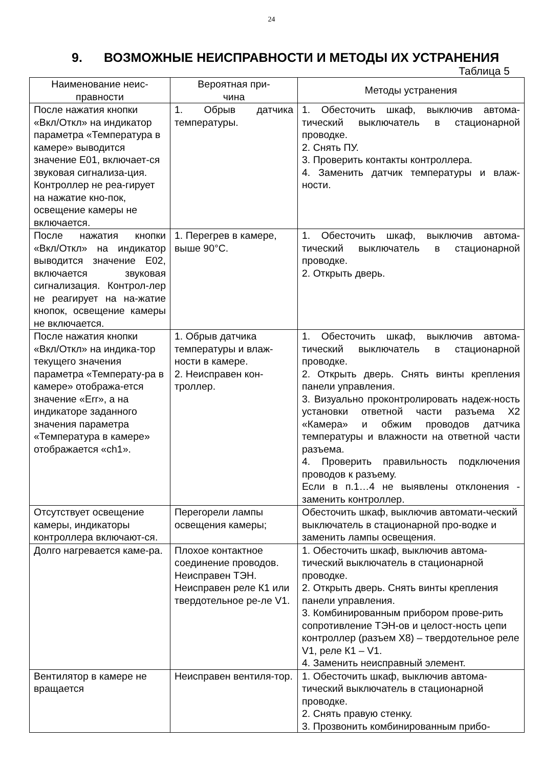24
9. ВОЗМОЖНЫЕ НЕИСПРАВНОСТИ И МЕТОДЫ ИХ УСТРАНЕНИЯ
Таблица 5
| Наименование неис- правности | Вероятная при- чина | Методы устранения |
| --- | --- | --- |
| После нажатия кнопки «Вкл/Откл» на индикатор параметра «Температура в камере» выводится значение Е01, включает-ся звуковая сигнализа-ция. Контроллер не реа-гирует на нажатие кно-пок, освещение камеры не включается. | 1. Обрыв датчика температуры. | 1. Обесточить шкаф, выключив автома-тический выключатель в стационарной проводке. 2. Снять ПУ. 3. Проверить контакты контроллера. 4. Заменить датчик температуры и влаж-ности. |
| После нажатия кнопки «Вкл/Откл» на индикатор выводится значение Е02, включается звуковая сигнализация. Контрол-лер не реагирует на на-жатие кнопок, освещение камеры не включается. | 1. Перегрев в камере, выше 90°С. | 1. Обесточить шкаф, выключив автома-тический выключатель в стационарной проводке. 2. Открыть дверь. |
| После нажатия кнопки «Вкл/Откл» на индика-тор текущего значения параметра «Температу-ра в камере» отобража-ется значение «Err», а на индикаторе заданного значения параметра «Температура в камере» отображается «ch1». | 1. Обрыв датчика температуры и влаж-ности в камере. 2. Неисправен кон-троллер. | 1. Обесточить шкаф, выключив автома-тический выключатель в стационарной проводке. 2. Открыть дверь. Снять винты крепления панели управления. 3. Визуально проконтролировать надеж-ность установки ответной части разъема Х2 «Камера» и обжим проводов датчика температуры и влажности на ответной части разъема. 4. Проверить правильность подключения проводов к разъему. Если в п.1…4 не выявлены отклонения - заменить контроллер. |
| Отсутствует освещение камеры, индикаторы контроллера включают-ся. | Перегорели лампы освещения камеры; | Обесточить шкаф, выключив автомати-ческий выключатель в стационарной про-водке и заменить лампы освещения. |
| Долго нагревается каме-ра. | Плохое контактное соединение проводов. Неисправен ТЭН. Неисправен реле К1 или твердотельное ре-ле V1. | 1. Обесточить шкаф, выключив автома-тический выключатель в стационарной проводке. 2. Открыть дверь. Снять винты крепления панели управления. 3. Комбинированным прибором прове-рить сопротивление ТЭН-ов и целост-ность цепи контроллер (разъем Х8) – твердотельное реле V1, реле К1 – V1. 4. Заменить неисправный элемент. |
| Вентилятор в камере не вращается | Неисправен вентиля-тор. | 1. Обесточить шкаф, выключив автома-тический выключатель в стационарной проводке. 2. Снять правую стенку. 3. Прозвонить комбинированным прибо- |